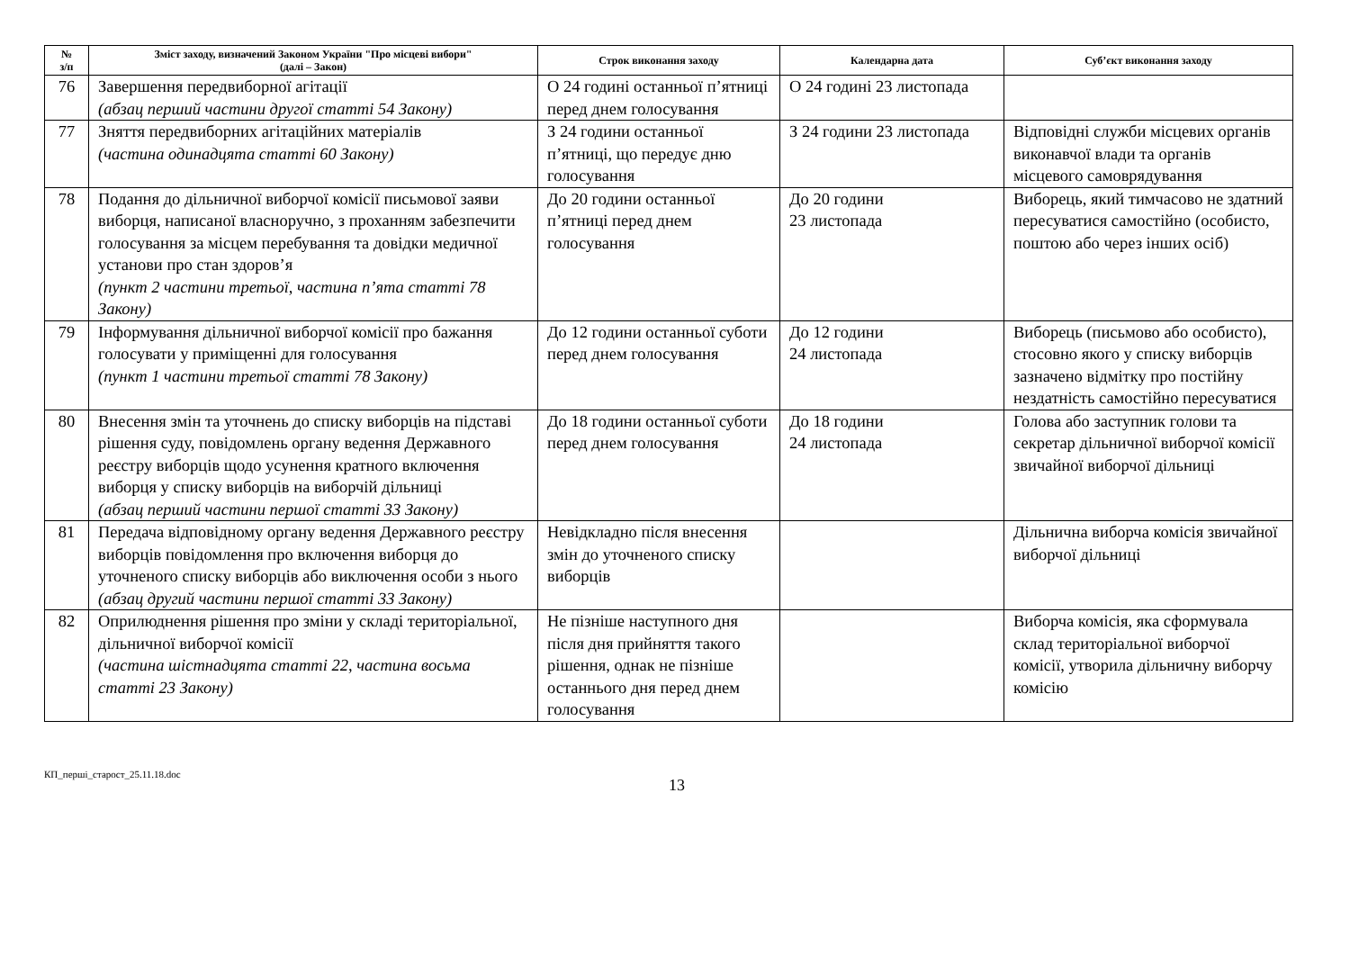| № з/п | Зміст заходу, визначений Законом України "Про місцеві вибори" (далі – Закон) | Строк виконання заходу | Календарна дата | Суб’єкт виконання заходу |
| --- | --- | --- | --- | --- |
| 76 | Завершення передвиборної агітації (абзац перший частини другої статті 54 Закону) | О 24 годині останньої п’ятниці перед днем голосування | О 24 годині 23 листопада | |
| 77 | Зняття передвиборних агітаційних матеріалів (частина одинадцята статті 60 Закону) | З 24 години останньої п’ятниці, що передує дню голосування | З 24 години 23 листопада | Відповідні служби місцевих органів виконавчої влади та органів місцевого самоврядування |
| 78 | Подання до дільничної виборчої комісії письмової заяви виборця, написаної власноручно, з проханням забезпечити голосування за місцем перебування та довідки медичної установи про стан здоров’я (пункт 2 частини третьої, частина п’ята статті 78 Закону) | До 20 години останньої п’ятниці перед днем голосування | До 20 години 23 листопада | Виборець, який тимчасово не здатний пересуватися самостійно (особисто, поштою або через інших осіб) |
| 79 | Інформування дільничної виборчої комісії про бажання голосувати у приміщенні для голосування (пункт 1 частини третьої статті 78 Закону) | До 12 години останньої суботи перед днем голосування | До 12 години 24 листопада | Виборець (письмово або особисто), стосовно якого у списку виборців зазначено відмітку про постійну нездатність самостійно пересуватися |
| 80 | Внесення змін та уточнень до списку виборців на підставі рішення суду, повідомлень органу ведення Державного реєстру виборців щодо усунення кратного включення виборця у списку виборців на виборчій дільниці (абзац перший частини першої статті 33 Закону) | До 18 години останньої суботи перед днем голосування | До 18 години 24 листопада | Голова або заступник голови та секретар дільничної виборчої комісії звичайної виборчої дільниці |
| 81 | Передача відповідному органу ведення Державного реєстру виборців повідомлення про включення виборця до уточненого списку виборців або виключення особи з нього (абзац другий частини першої статті 33 Закону) | Невідкладно після внесення змін до уточненого списку виборців | | Дільнична виборча комісія звичайної виборчої дільниці |
| 82 | Оприлюднення рішення про зміни у складі територіальної, дільничної виборчої комісії (частина шістнадцята статті 22, частина восьма статті 23 Закону) | Не пізніше наступного дня після дня прийняття такого рішення, однак не пізніше останнього дня перед днем голосування | | Виборча комісія, яка сформувала склад територіальної виборчої комісії, утворила дільничну виборчу комісію |
КП_перші_староcт_25.11.18.doc
13